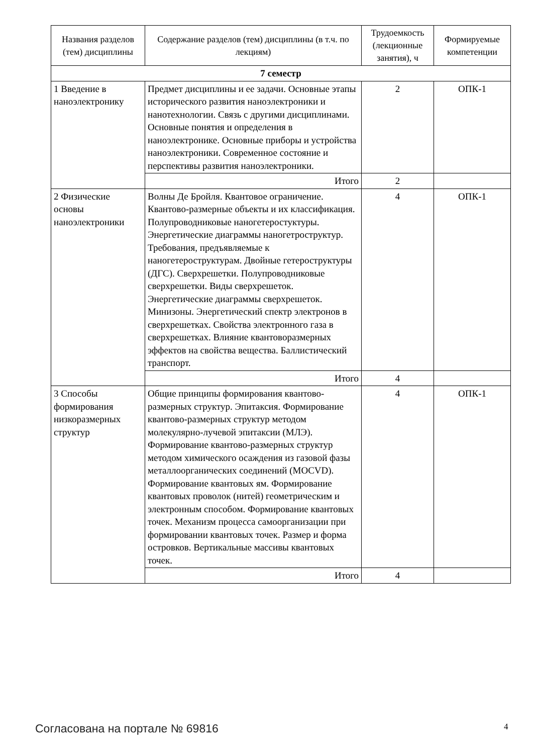| Названия разделов (тем) дисциплины | Содержание разделов (тем) дисциплины (в т.ч. по лекциям) | Трудоемкость (лекционные занятия), ч | Формируемые компетенции |
| --- | --- | --- | --- |
| 7 семестр | | | |
| 1 Введение в наноэлектронику | Предмет дисциплины и ее задачи. Основные этапы исторического развития наноэлектроники и нанотехнологии. Связь с другими дисциплинами. Основные понятия и определения в наноэлектронике. Основные приборы и устройства наноэлектроники. Современное состояние и перспективы развития наноэлектроники. | 2 | ОПК-1 |
| | Итого | 2 | |
| 2 Физические основы наноэлектроники | Волны Де Бройля. Квантовое ограничение. Квантово-размерные объекты и их классификация. Полупроводниковые наногетеростуктуры. Энергетические диаграммы наногетроструктур. Требования, предъявляемые к наногетероструктурам. Двойные гетероструктуры (ДГС). Сверхрешетки. Полупроводниковые сверхрешетки. Виды сверхрешеток. Энергетические диаграммы сверхрешеток. Минизоны. Энергетический спектр электронов в сверхрешетках. Свойства электронного газа в сверхрешетках. Влияние квантоворазмерных эффектов на свойства вещества. Баллистический транспорт. | 4 | ОПК-1 |
| | Итого | 4 | |
| 3 Способы формирования низкоразмерных структур | Общие принципы формирования квантово-размерных структур. Эпитаксия. Формирование квантово-размерных структур методом молекулярно-лучевой эпитаксии (МЛЭ). Формирование квантово-размерных структур методом химического осаждения из газовой фазы металлоорганических соединений (MOCVD). Формирование квантовых ям. Формирование квантовых проволок (нитей) геометрическим и электронным способом. Формирование квантовых точек. Механизм процесса самоорганизации при формировании квантовых точек. Размер и форма островков. Вертикальные массивы квантовых точек. | 4 | ОПК-1 |
| | Итого | 4 | |
Согласована на портале № 69816 4